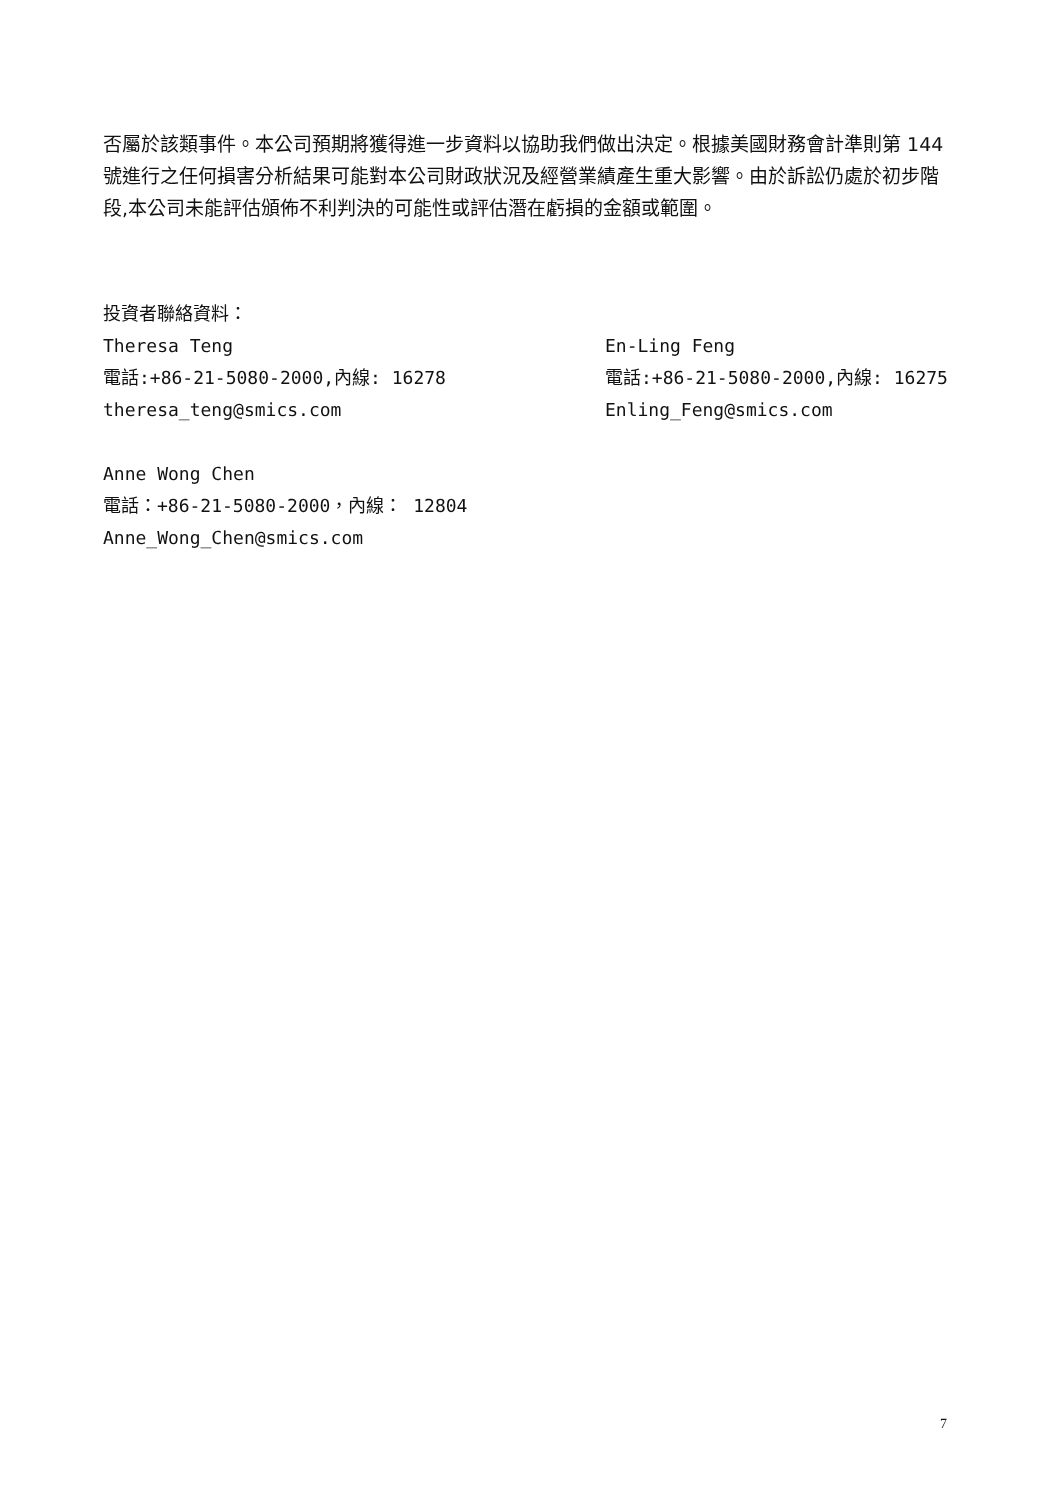否屬於該類事件。本公司預期將獲得進一步資料以協助我們做出決定。根據美國財務會計準則第 144 號進行之任何損害分析結果可能對本公司財政狀況及經營業績產生重大影響。由於訴訟仍處於初步階段,本公司未能評估頒佈不利判決的可能性或評估潛在虧損的金額或範圍。
投資者聯絡資料：
Theresa Teng
電話:+86-21-5080-2000,內線: 16278
theresa_teng@smics.com
En-Ling Feng
電話:+86-21-5080-2000,內線: 16275
Enling_Feng@smics.com
Anne Wong Chen
電話：+86-21-5080-2000，內線： 12804
Anne_Wong_Chen@smics.com
7